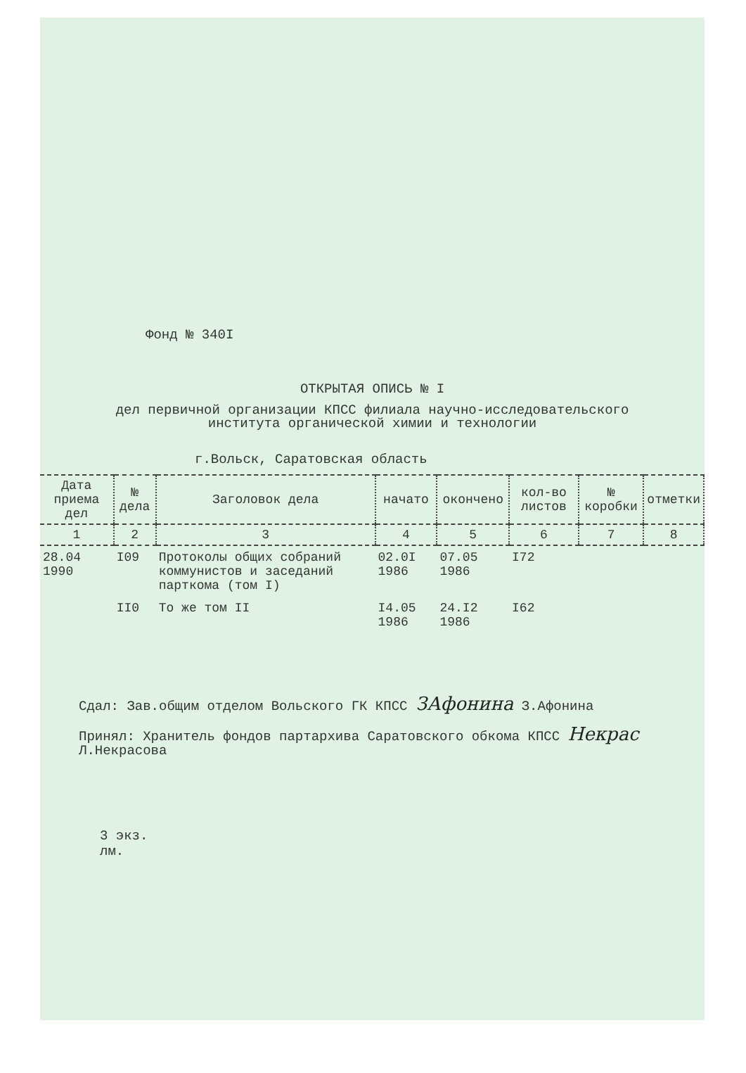Фонд № 340I
ОТКРЫТАЯ ОПИСЬ № I
дел первичной организации КПСС филиала научно-исследовательского института органической химии и технологии
г.Вольск, Саратовская область
| Дата приема дел | № дела | Заголовок дела | начато | окончено | кол-во листов | № коробки | отметки |
| --- | --- | --- | --- | --- | --- | --- | --- |
| 1 | 2 | 3 | 4 | 5 | 6 | 7 | 8 |
| 28.04 1990 | I09 | Протоколы общих собраний коммунистов и заседаний парткома (том I) | 02.0I 1986 | 07.05 1986 | I72 | | |
| | II0 | То же том II | I4.05 1986 | 24.I2 1986 | I62 | | |
Сдал: Зав.общим отделом Вольского ГК КПСС ЗАфонина З.Афонина
Принял: Хранитель фондов партархива Саратовского обкома КПСС Некрас Л.Некрасова
3 экз.
лм.